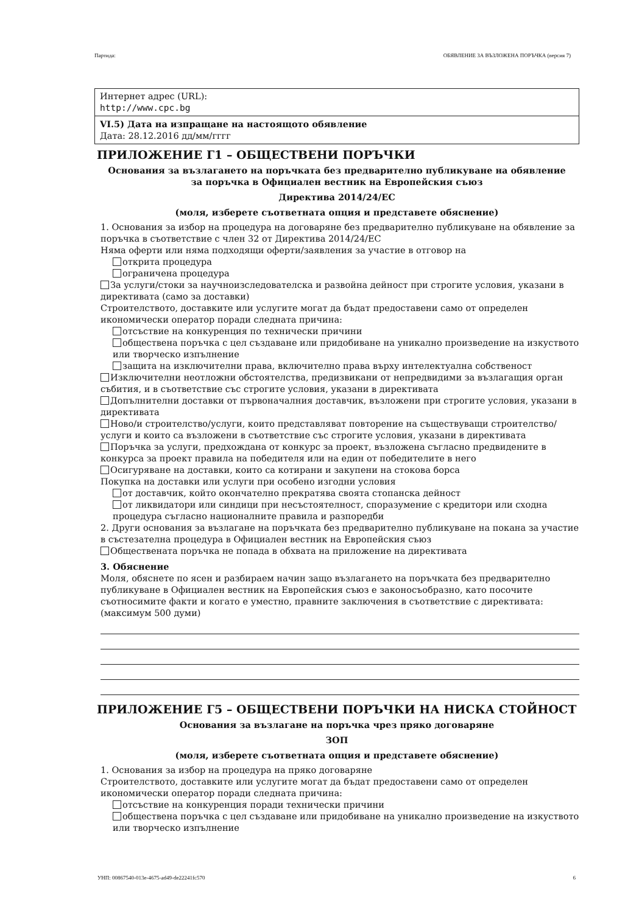Партида: ОБЯВЛЕНИЕ ЗА ВЪЗЛОЖЕНА ПОРЪЧКА (версия 7)
Интернет адрес (URL):
http://www.cpc.bg
VI.5) Дата на изпращане на настоящото обявление
Дата: 28.12.2016 дд/мм/гггг
ПРИЛОЖЕНИЕ Г1 – ОБЩЕСТВЕНИ ПОРЪЧКИ
Основания за възлагането на поръчката без предварително публикуване на обявление
за поръчка в Официален вестник на Европейския съюз
Директива 2014/24/ЕС
(моля, изберете съответната опция и представете обяснение)
1. Основания за избор на процедура на договаряне без предварително публикуване на обявление за поръчка в съответствие с член 32 от Директива 2014/24/ЕС
Няма оферти или няма подходящи оферти/заявления за участие в отговор на
открита процедура
ограничена процедура
За услуги/стоки за научноизследователска и развойна дейност при строгите условия, указани в директивата (само за доставки)
Строителството, доставките или услугите могат да бъдат предоставени само от определен икономически оператор поради следната причина:
отсъствие на конкуренция по технически причини
обществена поръчка с цел създаване или придобиване на уникално произведение на изкуството или творческо изпълнение
защита на изключителни права, включително права върху интелектуална собственост
Изключителни неотложни обстоятелства, предизвикани от непредвидими за възлагащия орган събития, и в съответствие със строгите условия, указани в директивата
Допълнителни доставки от първоначалния доставчик, възложени при строгите условия, указани в директивата
Ново/и строителство/услуги, които представляват повторение на съществуващи строителство/услуги и които са възложени в съответствие със строгите условия, указани в директивата
Поръчка за услуги, предхождана от конкурс за проект, възложена съгласно предвидените в конкурса за проект правила на победителя или на един от победителите в него
Осигуряване на доставки, които са котирани и закупени на стокова борса
Покупка на доставки или услуги при особено изгодни условия
от доставчик, който окончателно прекратява своята стопанска дейност
от ликвидатори или синдици при несъстоятелност, споразумение с кредитори или сходна процедура съгласно националните правила и разпоредби
2. Други основания за възлагане на поръчката без предварително публикуване на покана за участие в състезателна процедура в Официален вестник на Европейския съюз
Обществената поръчка не попада в обхвата на приложение на директивата
3. Обяснение
Моля, обяснете по ясен и разбираем начин защо възлагането на поръчката без предварително публикуване в Официален вестник на Европейския съюз е законосъобразно, като посочите съотносимите факти и когато е уместно, правните заключения в съответствие с директивата: (максимум 500 думи)
ПРИЛОЖЕНИЕ Г5 – ОБЩЕСТВЕНИ ПОРЪЧКИ НА НИСКА СТОЙНОСТ
Основания за възлагане на поръчка чрез пряко договаряне
ЗОП
(моля, изберете съответната опция и представете обяснение)
1. Основания за избор на процедура на пряко договаряне
Строителството, доставките или услугите могат да бъдат предоставени само от определен икономически оператор поради следната причина:
отсъствие на конкуренция поради технически причини
обществена поръчка с цел създаване или придобиване на уникално произведение на изкуството или творческо изпълнение
УНП: 00867540-013e-4675-ad49-de22241fc570 6